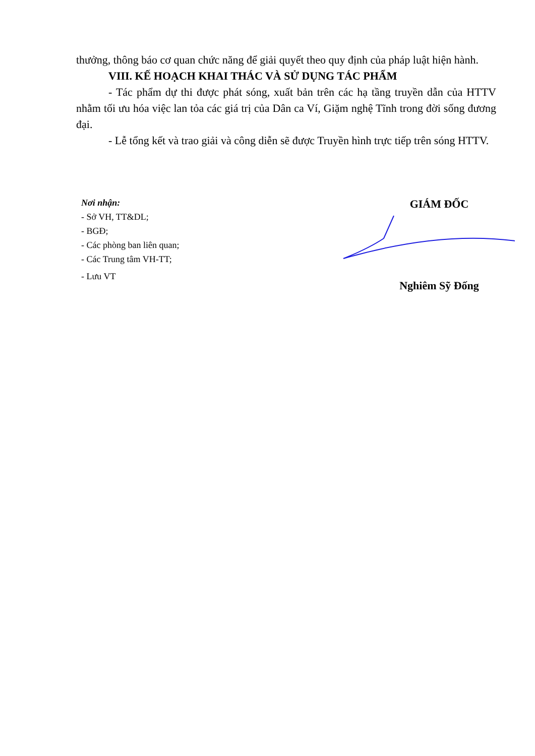thưởng, thông báo cơ quan chức năng để giải quyết theo quy định của pháp luật hiện hành.
VIII. KẾ HOẠCH KHAI THÁC VÀ SỬ DỤNG TÁC PHẨM
- Tác phẩm dự thi được phát sóng, xuất bản trên các hạ tầng truyền dẫn của HTTV nhằm tối ưu hóa việc lan tỏa các giá trị của Dân ca Ví, Giặm nghệ Tĩnh trong đời sống đương đại.
- Lễ tổng kết và trao giải và công diễn sẽ được Truyền hình trực tiếp trên sóng HTTV.
Nơi nhận:
- Sở VH, TT&DL;
- BGĐ;
- Các phòng ban liên quan;
- Các Trung tâm VH-TT;
- Lưu VT
GIÁM ĐỐC
Nghiêm Sỹ Đống